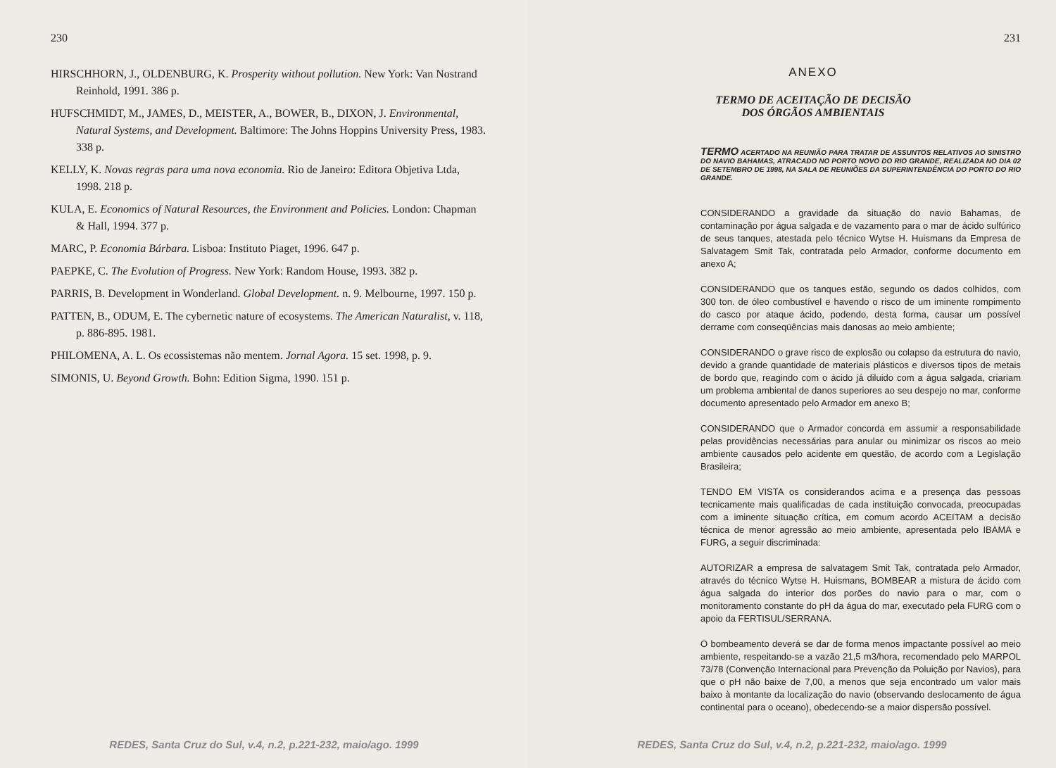230
HIRSCHHORN, J., OLDENBURG, K. Prosperity without pollution. New York: Van Nostrand Reinhold, 1991. 386 p.
HUFSCHMIDT, M., JAMES, D., MEISTER, A., BOWER, B., DIXON, J. Environmental, Natural Systems, and Development. Baltimore: The Johns Hoppins University Press, 1983. 338 p.
KELLY, K. Novas regras para uma nova economia. Rio de Janeiro: Editora Objetiva Ltda, 1998. 218 p.
KULA, E. Economics of Natural Resources, the Environment and Policies. London: Chapman & Hall, 1994. 377 p.
MARC, P. Economia Bárbara. Lisboa: Instituto Piaget, 1996. 647 p.
PAEPKE, C. The Evolution of Progress. New York: Random House, 1993. 382 p.
PARRIS, B. Development in Wonderland. Global Development. n. 9. Melbourne, 1997. 150 p.
PATTEN, B., ODUM, E. The cybernetic nature of ecosystems. The American Naturalist, v. 118, p. 886-895. 1981.
PHILOMENA, A. L. Os ecossistemas não mentem. Jornal Agora. 15 set. 1998, p. 9.
SIMONIS, U. Beyond Growth. Bohn: Edition Sigma, 1990. 151 p.
REDES, Santa Cruz do Sul, v.4, n.2, p.221-232, maio/ago. 1999
231
ANEXO
TERMO DE ACEITAÇÃO DE DECISÃO
DOS ÓRGÃOS AMBIENTAIS
TERMO ACERTADO NA REUNIÃO PARA TRATAR DE ASSUNTOS RELATIVOS AO SINISTRO DO NAVIO BAHAMAS, ATRACADO NO PORTO NOVO DO RIO GRANDE, REALIZADA NO DIA 02 DE SETEMBRO DE 1998, NA SALA DE REUNIÕES DA SUPERINTENDÊNCIA DO PORTO DO RIO GRANDE.
CONSIDERANDO a gravidade da situação do navio Bahamas, de contaminação por água salgada e de vazamento para o mar de ácido sulfúrico de seus tanques, atestada pelo técnico Wytse H. Huismans da Empresa de Salvatagem Smit Tak, contratada pelo Armador, conforme documento em anexo A;
CONSIDERANDO que os tanques estão, segundo os dados colhidos, com 300 ton. de óleo combustível e havendo o risco de um iminente rompimento do casco por ataque ácido, podendo, desta forma, causar um possível derrame com conseqüências mais danosas ao meio ambiente;
CONSIDERANDO o grave risco de explosão ou colapso da estrutura do navio, devido a grande quantidade de materiais plásticos e diversos tipos de metais de bordo que, reagindo com o ácido já diluido com a água salgada, criariam um problema ambiental de danos superiores ao seu despejo no mar, conforme documento apresentado pelo Armador em anexo B;
CONSIDERANDO que o Armador concorda em assumir a responsabilidade pelas providências necessárias para anular ou minimizar os riscos ao meio ambiente causados pelo acidente em questão, de acordo com a Legislação Brasileira;
TENDO EM VISTA os considerandos acima e a presença das pessoas tecnicamente mais qualificadas de cada instituição convocada, preocupadas com a iminente situação crítica, em comum acordo ACEITAM a decisão técnica de menor agressão ao meio ambiente, apresentada pelo IBAMA e FURG, a seguir discriminada:
AUTORIZAR a empresa de salvatagem Smit Tak, contratada pelo Armador, através do técnico Wytse H. Huismans, BOMBEAR a mistura de ácido com água salgada do interior dos porões do navio para o mar, com o monitoramento constante do pH da água do mar, executado pela FURG com o apoio da FERTISUL/SERRANA.
O bombeamento deverá se dar de forma menos impactante possível ao meio ambiente, respeitando-se a vazão 21,5 m3/hora, recomendado pelo MARPOL 73/78 (Convenção Internacional para Prevenção da Poluição por Navios), para que o pH não baixe de 7,00, a menos que seja encontrado um valor mais baixo à montante da localização do navio (observando deslocamento de água continental para o oceano), obedecendo-se a maior dispersão possível.
REDES, Santa Cruz do Sul, v.4, n.2, p.221-232, maio/ago. 1999